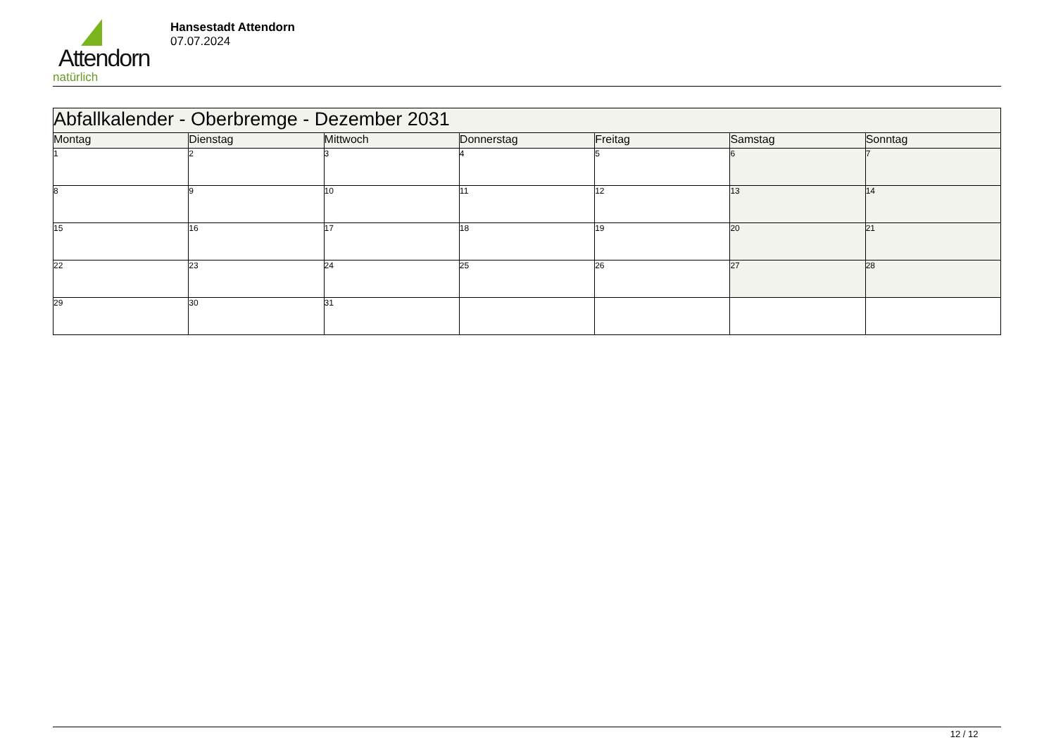Attendorn
natürlich
Hansestadt Attendorn
07.07.2024
| Abfallkalender - Oberbremge - Dezember 2031 | | | | | | |
| --- | --- | --- | --- | --- | --- | --- |
| Montag | Dienstag | Mittwoch | Donnerstag | Freitag | Samstag | Sonntag |
| 1 | 2 | 3 | 4 | 5 | 6 | 7 |
| 8 | 9 | 10 | 11 | 12 | 13 | 14 |
| 15 | 16 | 17 | 18 | 19 | 20 | 21 |
| 22 | 23 | 24 | 25 | 26 | 27 | 28 |
| 29 | 30 | 31 | | | | |
12 / 12